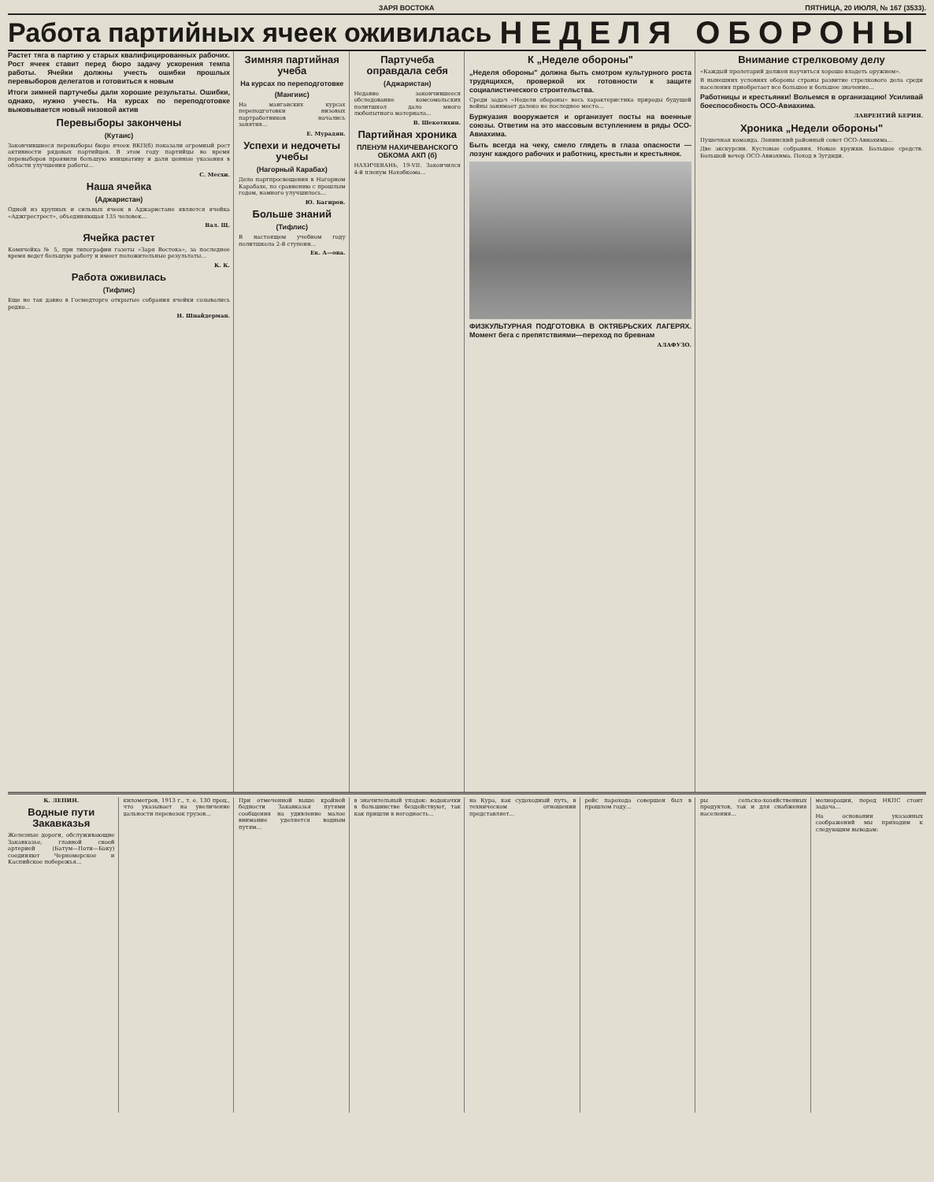ЗАРЯ ВОСТОКА ПЯТНИЦА, 20 ИЮЛЯ, № 167 (3533).
Работа партийных ячеек оживилась
НЕДЕЛЯ ОБОРОНЫ
Растет тяга в партию у старых квалифицированных рабочих. Рост ячеек ставит перед бюро задачу ускорения темпа работы. Ячейки должны учесть ошибки прошлых перевыборов делегатов и готовиться к новым
Итоги зимней партучебы дали хорошие результаты. Ошибки, однако, нужно учесть. На курсах по переподготовке выковывается новый низовой актив
Перевыборы закончены
(Кутаис)
Закончившиеся перевыборы бюро ячеек ВКП(б) показали огромный рост активности рядовых партийцев. В этом году партийцы во время перевыборов проявили большую инициативу и дали ценные указания в области улучшения работы...
С. Месхи.
Наша ячейка
(Аджаристан)
Одной из крупных и сильных ячеек в Аджаристане является ячейка «Аджгрестрест», объединяющая 135 человек...
Вал. Щ.
Ячейка растет
Комячейка № 5, при типографии газеты «Заря Востока», за последнее время ведет большую работу и имеет положительные результаты...
К. К.
Работа оживилась
(Тифлис)
Еще не так давно в Госмедторге открытые собрания ячейки созывались редко...
Н. Шнайдерман.
Зимняя партийная учеба
На курсах по переподготовке
(Мангиис)
На мангаиских курсах переподготовки низовых партработников начались занятия...
Е. Мурадян.
Успехи и недочеты учебы
(Нагорный Карабах)
Дело партпросвещения в Нагорном Карабахе, по сравнению с прошлым годом, намного улучшилось...
Ю. Багиров.
Больше знаний
(Тифлис)
В настоящем учебном году политшкола 2-й ступени...
Ек. А—ова.
Партучеба оправдала себя
(Аджаристан)
Недавно закончившееся обследование комсомольских политшкол дало много любопытного материала...
В. Шекотихин.
Партийная хроника
ПЛЕНУМ НАХИЧЕВАНСКОГО ОБКОМА АКП (б)
НАХИЧЕВАНЬ, 19-VII. Закончился 4-й пленум Нахобкома...
К „Неделе обороны"
„Неделя обороны" должна быть смотром культурного роста трудящихся, проверкой их готовности к защите социалистического строительства.
Среди задач «Недели обороны» весь характеристика природы будущей войны занимает далеко не последнее место...
Буржуазия вооружается и организует посты на военные союзы. Ответим на это массовым вступлением в ряды ОСО-Авиахима.
Быть всегда на чеку, смело глядеть в глаза опасности — лозунг каждого рабочих и работниц, крестьян и крестьянок.
ФИЗКУЛЬТУРНАЯ ПОДГОТОВКА В ОКТЯБРЬСКИХ ЛАГЕРЯХ. Момент бега с препятствиями—переход по бревнам
АЛАФУЗО.
Внимание стрелковому делу
«Каждый пролетарий должен научиться хорошо владеть оружием».
В нынешних условиях обороны страны развитие стрелкового дела среди населения приобретает все большее и большее значение...
Работницы и крестьянки! Вольемся в организацию! Усиливай боеспособность ОСО-Авиахима.
ЛАВРЕНТИЙ БЕРИЯ.
Хроника „Недели обороны"
Пушечная команда. Ленинский районный совет ОСО-Авиахима...
Две экскурсии. Кустовые собрания. Новые кружки. Большое средств. Большой вечер ОСО-Авиахима. Поход в Зугдиди.
К. ЛЕПИН.
Водные пути Закавказья
Железные дороги, обслуживающие Закавказье, главной своей артерией (Батум—Поти—Баку) соединяют Черноморское и Каспийское побережья...
километров, 1913 г., т. е. 130 проц., что указывает на увеличение дальности перевозок грузов...
При отмеченной выше крайней бедности Закавказья путями сообщения на удивление малое внимание уделяется водным путям...
в значительный упадок: водокачки в большинстве бездействуют, так как пришли в негодность...
на Кура, как судоходный путь, в техническом отношении представляет...
рейс парохода совершен был в прошлом году...
ры сельско-хозяйственных продуктов, так и для снабжения населения...
мелиорации, перед НКПС стоит задача...
На основании указанных соображений мы приходим к следующим выводам: